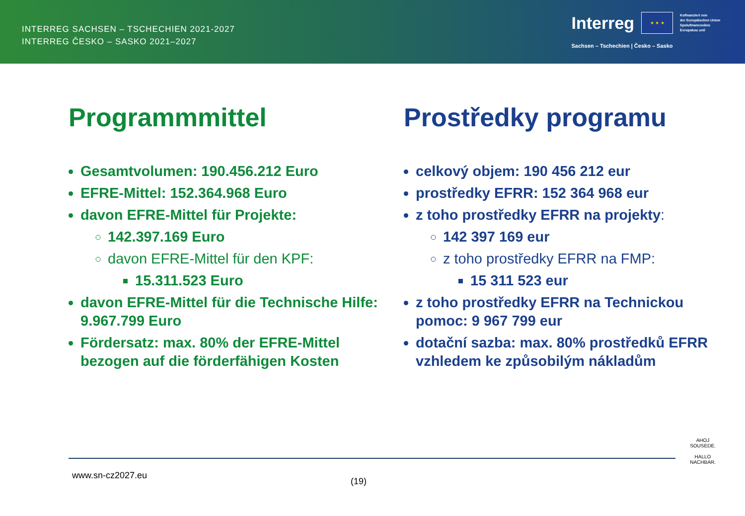INTERREG SACHSEN – TSCHECHIEN 2021-2027
INTERREG ČESKO – SASKO 2021–2027
Interreg
★ ★ ★
Kofinanziert von
der Europäischen Union
Spolufinancováno
Evropskou unií
Sachsen – Tschechien | Česko – Sasko
Programmmittel
Gesamtvolumen: 190.456.212 Euro
EFRE-Mittel: 152.364.968 Euro
davon EFRE-Mittel für Projekte:
142.397.169 Euro
davon EFRE-Mittel für den KPF:
15.311.523 Euro
davon EFRE-Mittel für die Technische Hilfe: 9.967.799 Euro
Fördersatz: max. 80% der EFRE-Mittel bezogen auf die förderfähigen Kosten
Prostředky programu
celkový objem: 190 456 212 eur
prostředky EFRR: 152 364 968 eur
z toho prostředky EFRR na projekty:
142 397 169 eur
z toho prostředky EFRR na FMP:
15 311 523 eur
z toho prostředky EFRR na Technickou pomoc: 9 967 799 eur
dotační sazba: max. 80% prostředků EFRR vzhledem ke způsobilým nákladům
www.sn-cz2027.eu
(19)
AHOJ SOUSEDE.
HALLO NACHBAR.